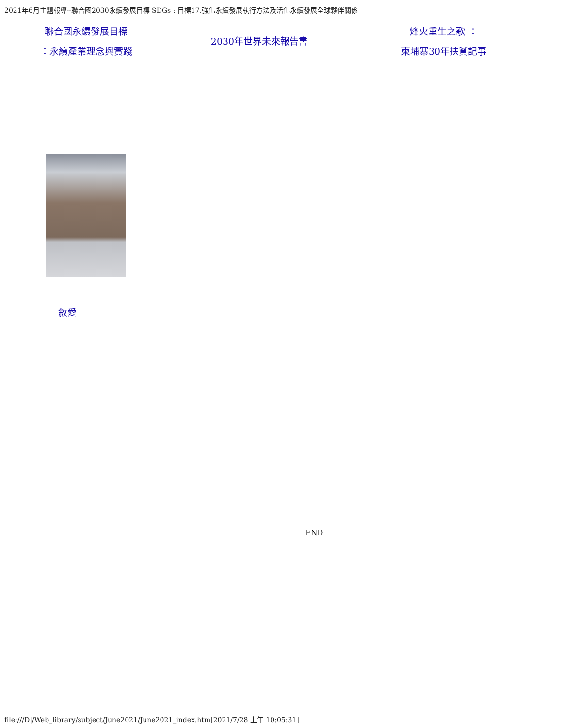2021年6月主題報導--聯合國2030永續發展目標 SDGs : 目標17.強化永續發展執行方法及活化永續發展全球夥伴關係
聯合國永續發展目標
：永續產業理念與實踐
2030年世界未來報告書
烽火重生之歌 ：
柬埔寨30年扶貧記事
敘愛
END
file:///D|/Web_library/subject/June2021/June2021_index.htm[2021/7/28 上午 10:05:31]